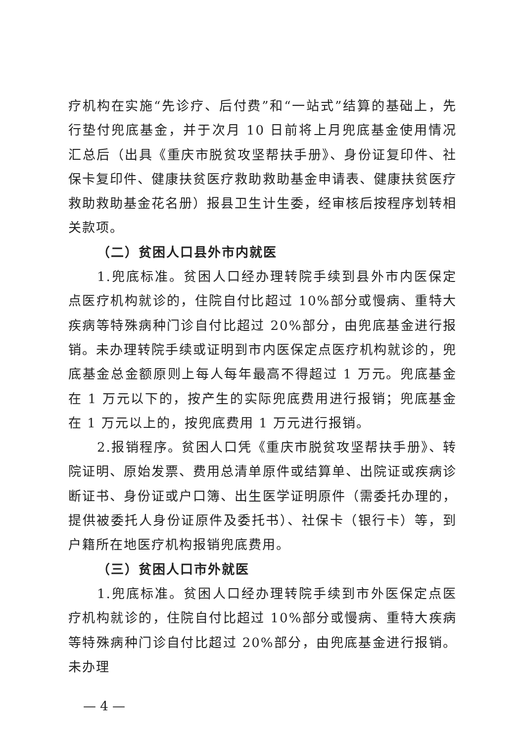疗机构在实施“先诊疗、后付费”和“一站式”结算的基础上，先行垫付兜底基金，并于次月 10 日前将上月兜底基金使用情况汇总后（出具《重庆市脱贫攻坚帮扶手册》、身份证复印件、社保卡复印件、健康扶贫医疗救助救助基金申请表、健康扶贫医疗救助救助基金花名册）报县卫生计生委，经审核后按程序划转相关款项。
（二）贫困人口县外市内就医
1.兜底标准。贫困人口经办理转院手续到县外市内医保定点医疗机构就诊的，住院自付比超过 10%部分或慢病、重特大疾病等特殊病种门诊自付比超过 20%部分，由兜底基金进行报销。未办理转院手续或证明到市内医保定点医疗机构就诊的，兜底基金总金额原则上每人每年最高不得超过 1 万元。兜底基金在 1 万元以下的，按产生的实际兜底费用进行报销；兜底基金在 1 万元以上的，按兜底费用 1 万元进行报销。
2.报销程序。贫困人口凭《重庆市脱贫攻坚帮扶手册》、转院证明、原始发票、费用总清单原件或结算单、出院证或疾病诊断证书、身份证或户口簿、出生医学证明原件（需委托办理的，提供被委托人身份证原件及委托书）、社保卡（银行卡）等，到户籍所在地医疗机构报销兜底费用。
（三）贫困人口市外就医
1.兜底标准。贫困人口经办理转院手续到市外医保定点医疗机构就诊的，住院自付比超过 10%部分或慢病、重特大疾病等特殊病种门诊自付比超过 20%部分，由兜底基金进行报销。未办理
— 4 —